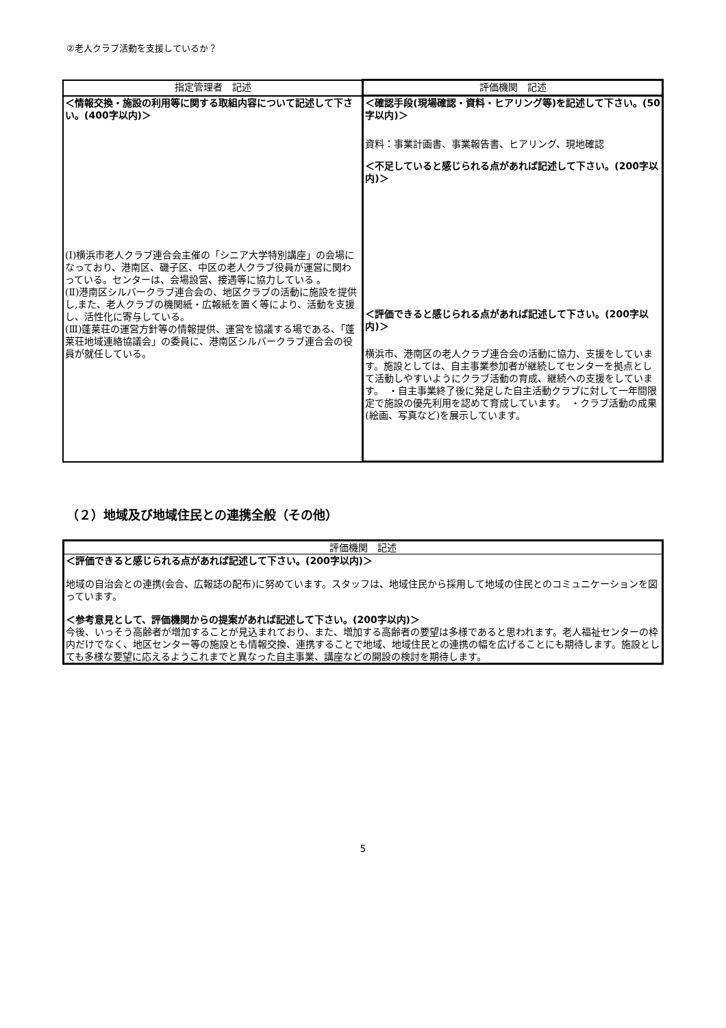②老人クラブ活動を支援しているか？
| 指定管理者 記述 | 評価機関 記述 |
| --- | --- |
| ＜情報交換・施設の利用等に関する取組内容について記述して下さい。(400字以内)＞ (Ⅰ)横浜市老人クラブ連合会主催の「シニア大学特別講座」の会場になっており、港南区、磯子区、中区の老人クラブ役員が運営に関わっている。センターは、会場設営、接遇等に協力している 。 (Ⅱ)港南区シルバークラブ連合会の、地区クラブの活動に施設を提供し,また、老人クラブの機関紙・広報紙を置く等により、活動を支援し、活性化に寄与している。 (Ⅲ)蓬莱荘の運営方針等の情報提供、運営を協議する場である、「蓬莱荘地域連絡協議会」の委員に、港南区シルバークラブ連合会の役員が就任している。 | ＜確認手段(現場確認・資料・ヒアリング等)を記述して下さい。(50字以内)＞ 資料：事業計画書、事業報告書、ヒアリング、現地確認 ＜不足していると感じられる点があれば記述して下さい。(200字以内)＞ ＜評価できると感じられる点があれば記述して下さい。(200字以内)＞ 横浜市、港南区の老人クラブ連合会の活動に協力、支援をしています。施設としては、自主事業参加者が継続してセンターを拠点として活動しやすいようにクラブ活動の育成、継続への支援をしています。 ・自主事業終了後に発足した自主活動クラブに対して一年間限定で施設の優先利用を認めて育成しています。 ・クラブ活動の成果(絵画、写真など)を展示しています。 |
（２）地域及び地域住民との連携全般（その他）
| 評価機関 記述 |
| --- |
| ＜評価できると感じられる点があれば記述して下さい。(200字以内)＞ 地域の自治会との連携(会合、広報誌の配布)に努めています。スタッフは、地域住民から採用して地域の住民とのコミュニケーションを図っています。 ＜参考意見として、評価機関からの提案があれば記述して下さい。(200字以内)＞ 今後、いっそう高齢者が増加することが見込まれており、また、増加する高齢者の要望は多様であると思われます。老人福祉センターの枠内だけでなく、地区センター等の施設とも情報交換、連携することで地域、地域住民との連携の幅を広げることにも期待します。施設としても多様な要望に応えるようこれまでと異なった自主事業、講座などの開設の検討を期待します。 |
5